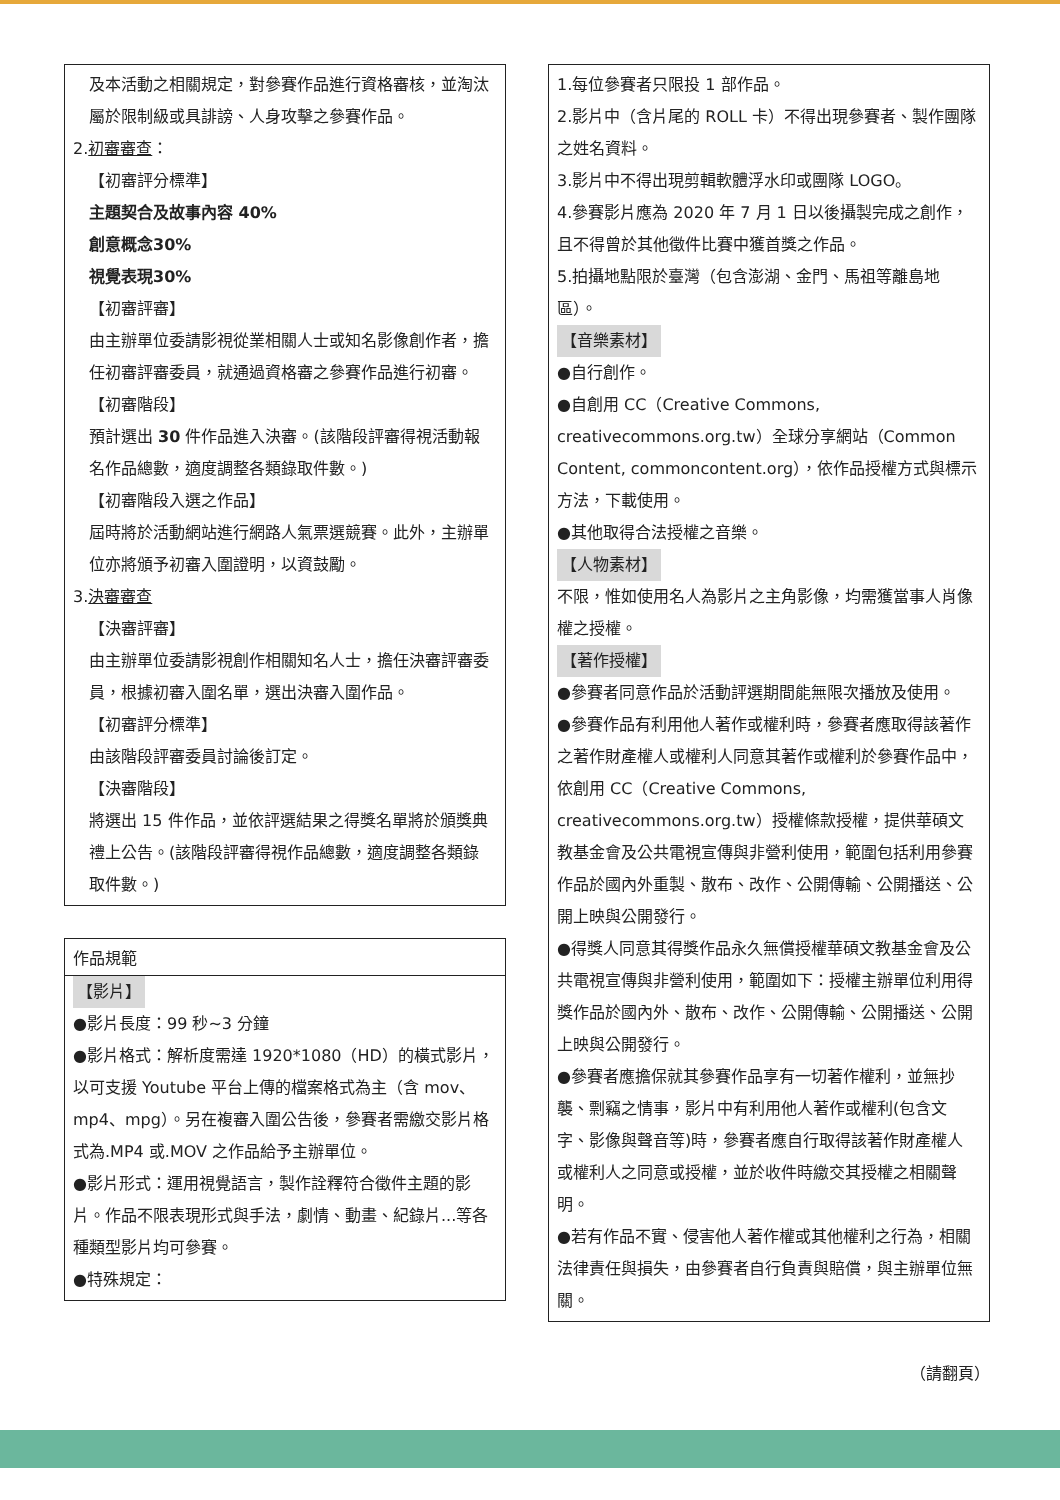及本活動之相關規定，對參賽作品進行資格審核，並淘汰屬於限制級或具誹謗、人身攻擊之參賽作品。
2.初審審查：
【初審評分標準】
主題契合及故事內容 40%
創意概念 30%
視覺表現 30%
【初審評審】
由主辦單位委請影視從業相關人士或知名影像創作者，擔任初審評審委員，就通過資格審之參賽作品進行初審。
【初審階段】
預計選出 30 件作品進入決審。(該階段評審得視活動報名作品總數，適度調整各類錄取件數。)
【初審階段入選之作品】
屆時將於活動網站進行網路人氣票選競賽。此外，主辦單位亦將頒予初審入圍證明，以資鼓勵。
3.決審審查
【決審評審】
由主辦單位委請影視創作相關知名人士，擔任決審評審委員，根據初審入圍名單，選出決審入圍作品。
【初審評分標準】
由該階段評審委員討論後訂定。
【決審階段】
將選出 15 件作品，並依評選結果之得獎名單將於頒獎典禮上公告。(該階段評審得視作品總數，適度調整各類錄取件數。)
作品規範
【影片】
●影片長度：99 秒~3 分鐘
●影片格式：解析度需達 1920*1080（HD）的橫式影片，以可支援 Youtube 平台上傳的檔案格式為主（含 mov、mp4、mpg）。另在複審入圍公告後，參賽者需繳交影片格式為.MP4 或.MOV 之作品給予主辦單位。
●影片形式：運用視覺語言，製作詮釋符合徵件主題的影片。作品不限表現形式與手法，劇情、動畫、紀錄片...等各種類型影片均可參賽。
●特殊規定：
1.每位參賽者只限投 1 部作品。
2.影片中（含片尾的 ROLL 卡）不得出現參賽者、製作團隊之姓名資料。
3.影片中不得出現剪輯軟體浮水印或團隊 LOGO。
4.參賽影片應為 2020 年 7 月 1 日以後攝製完成之創作，且不得曾於其他徵件比賽中獲首獎之作品。
5.拍攝地點限於臺灣（包含澎湖、金門、馬祖等離島地區）。
【音樂素材】
●自行創作。
●自創用 CC（Creative Commons, creativecommons.org.tw）全球分享網站（Common Content, commoncontent.org），依作品授權方式與標示方法，下載使用。
●其他取得合法授權之音樂。
【人物素材】
不限，惟如使用名人為影片之主角影像，均需獲當事人肖像權之授權。
【著作授權】
●參賽者同意作品於活動評選期間能無限次播放及使用。
●參賽作品有利用他人著作或權利時，參賽者應取得該著作之著作財產權人或權利人同意其著作或權利於參賽作品中，依創用 CC（Creative Commons, creativecommons.org.tw）授權條款授權，提供華碩文教基金會及公共電視宣傳與非營利使用，範圍包括利用參賽作品於國內外重製、散布、改作、公開傳輸、公開播送、公開上映與公開發行。
●得獎人同意其得獎作品永久無償授權華碩文教基金會及公共電視宣傳與非營利使用，範圍如下：授權主辦單位利用得獎作品於國內外、散布、改作、公開傳輸、公開播送、公開上映與公開發行。
●參賽者應擔保就其參賽作品享有一切著作權利，並無抄襲、剽竊之情事，影片中有利用他人著作或權利(包含文字、影像與聲音等)時，參賽者應自行取得該著作財產權人或權利人之同意或授權，並於收件時繳交其授權之相關聲明。
●若有作品不實、侵害他人著作權或其他權利之行為，相關法律責任與損失，由參賽者自行負責與賠償，與主辦單位無關。
（請翻頁）